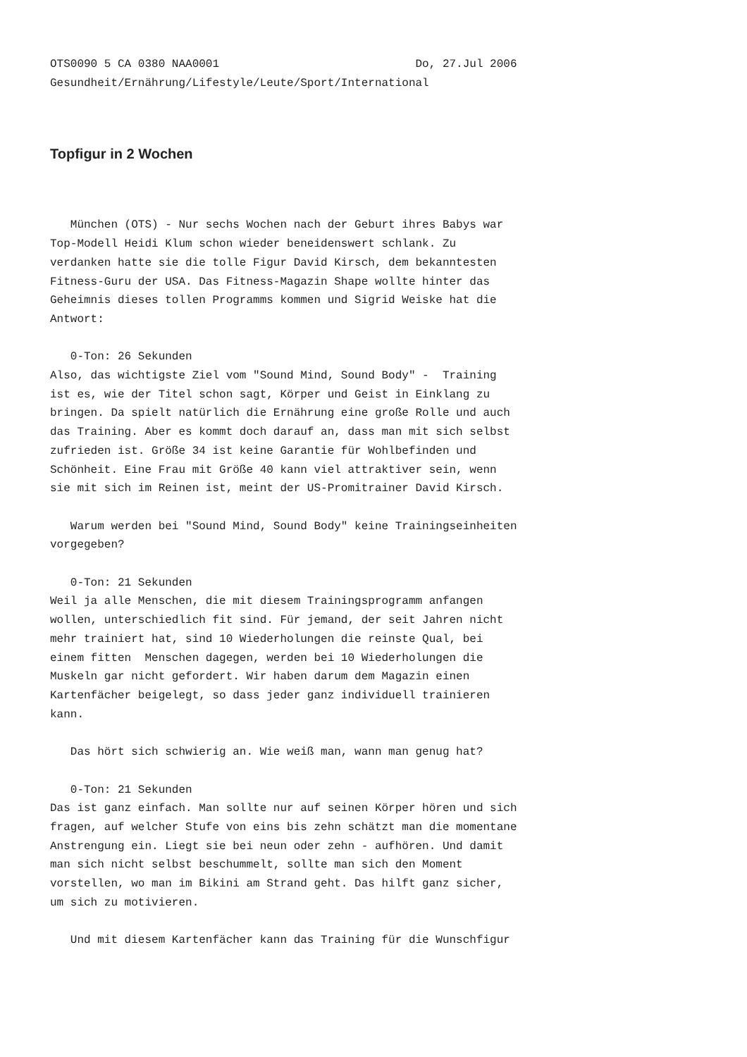OTS0090 5 CA 0380 NAA0001                             Do, 27.Jul 2006
Gesundheit/Ernährung/Lifestyle/Leute/Sport/International
Topfigur in 2 Wochen
   München (OTS) - Nur sechs Wochen nach der Geburt ihres Babys war
Top-Modell Heidi Klum schon wieder beneidenswert schlank. Zu
verdanken hatte sie die tolle Figur David Kirsch, dem bekanntesten
Fitness-Guru der USA. Das Fitness-Magazin Shape wollte hinter das
Geheimnis dieses tollen Programms kommen und Sigrid Weiske hat die
Antwort:

   0-Ton: 26 Sekunden
Also, das wichtigste Ziel vom "Sound Mind, Sound Body" -  Training
ist es, wie der Titel schon sagt, Körper und Geist in Einklang zu
bringen. Da spielt natürlich die Ernährung eine große Rolle und auch
das Training. Aber es kommt doch darauf an, dass man mit sich selbst
zufrieden ist. Größe 34 ist keine Garantie für Wohlbefinden und
Schönheit. Eine Frau mit Größe 40 kann viel attraktiver sein, wenn
sie mit sich im Reinen ist, meint der US-Promitrainer David Kirsch.

   Warum werden bei "Sound Mind, Sound Body" keine Trainingseinheiten
vorgegeben?

   0-Ton: 21 Sekunden
Weil ja alle Menschen, die mit diesem Trainingsprogramm anfangen
wollen, unterschiedlich fit sind. Für jemand, der seit Jahren nicht
mehr trainiert hat, sind 10 Wiederholungen die reinste Qual, bei
einem fitten  Menschen dagegen, werden bei 10 Wiederholungen die
Muskeln gar nicht gefordert. Wir haben darum dem Magazin einen
Kartenfächer beigelegt, so dass jeder ganz individuell trainieren
kann.

   Das hört sich schwierig an. Wie weiß man, wann man genug hat?

   0-Ton: 21 Sekunden
Das ist ganz einfach. Man sollte nur auf seinen Körper hören und sich
fragen, auf welcher Stufe von eins bis zehn schätzt man die momentane
Anstrengung ein. Liegt sie bei neun oder zehn - aufhören. Und damit
man sich nicht selbst beschummelt, sollte man sich den Moment
vorstellen, wo man im Bikini am Strand geht. Das hilft ganz sicher,
um sich zu motivieren.

   Und mit diesem Kartenfächer kann das Training für die Wunschfigur